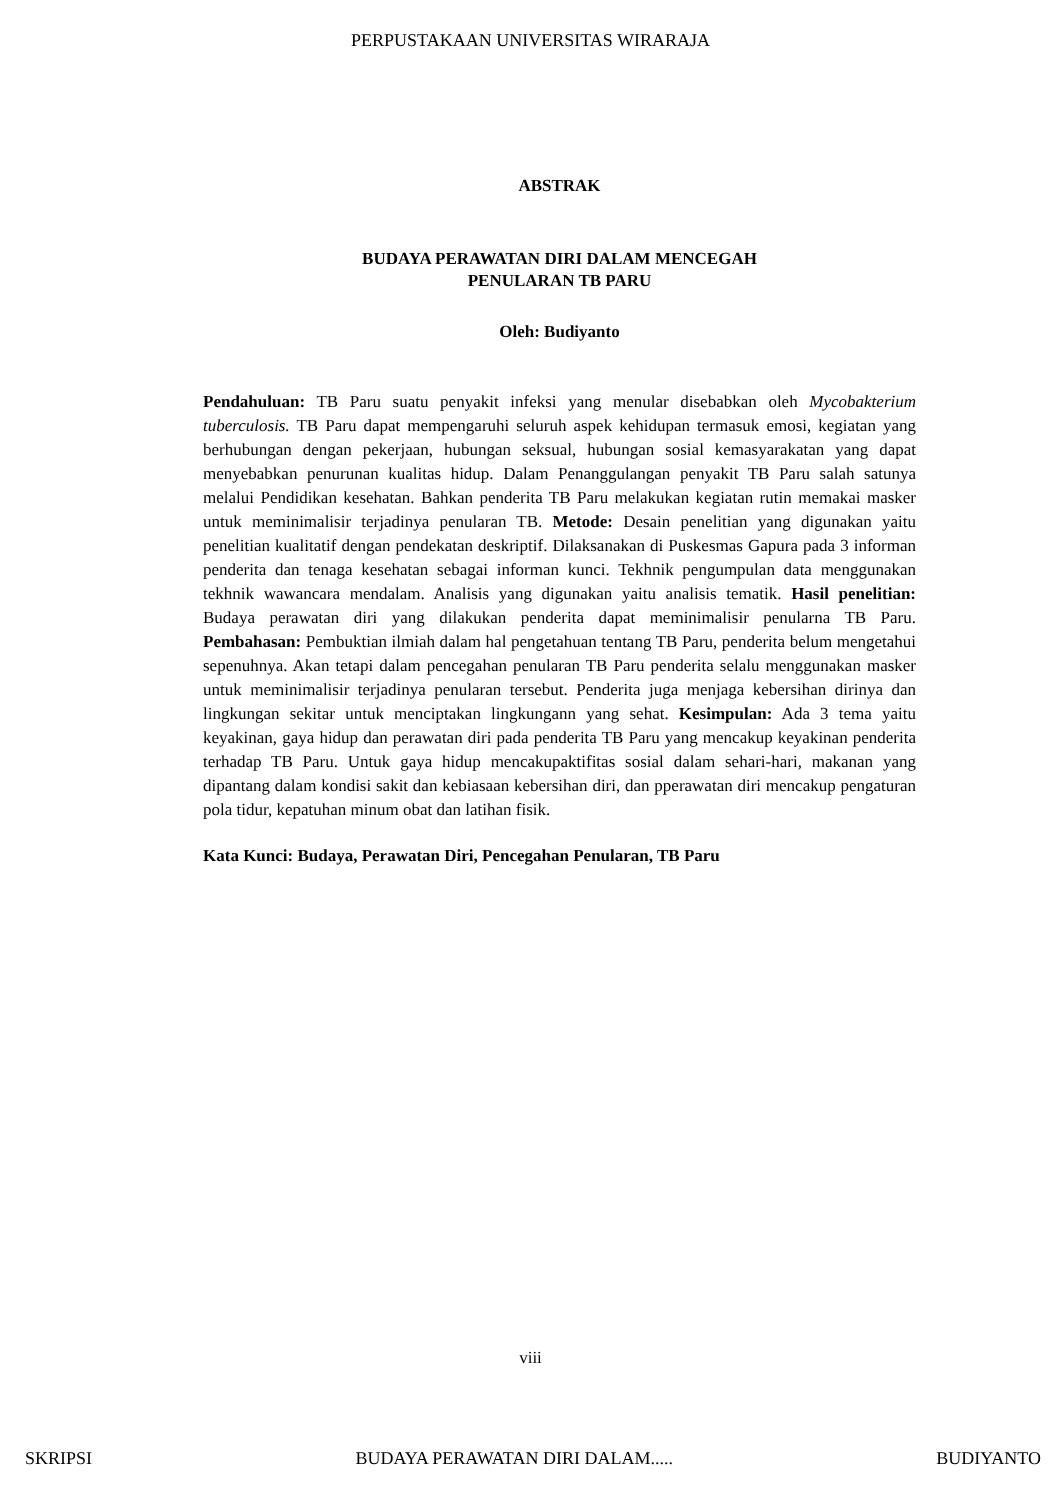PERPUSTAKAAN UNIVERSITAS WIRARAJA
ABSTRAK
BUDAYA PERAWATAN DIRI DALAM MENCEGAH
PENULARAN TB PARU
Oleh: Budiyanto
Pendahuluan: TB Paru suatu penyakit infeksi yang menular disebabkan oleh Mycobakterium tuberculosis. TB Paru dapat mempengaruhi seluruh aspek kehidupan termasuk emosi, kegiatan yang berhubungan dengan pekerjaan, hubungan seksual, hubungan sosial kemasyarakatan yang dapat menyebabkan penurunan kualitas hidup. Dalam Penanggulangan penyakit TB Paru salah satunya melalui Pendidikan kesehatan. Bahkan penderita TB Paru melakukan kegiatan rutin memakai masker untuk meminimalisir terjadinya penularan TB. Metode: Desain penelitian yang digunakan yaitu penelitian kualitatif dengan pendekatan deskriptif. Dilaksanakan di Puskesmas Gapura pada 3 informan penderita dan tenaga kesehatan sebagai informan kunci. Tekhnik pengumpulan data menggunakan tekhnik wawancara mendalam. Analisis yang digunakan yaitu analisis tematik. Hasil penelitian: Budaya perawatan diri yang dilakukan penderita dapat meminimalisir penularna TB Paru. Pembahasan: Pembuktian ilmiah dalam hal pengetahuan tentang TB Paru, penderita belum mengetahui sepenuhnya. Akan tetapi dalam pencegahan penularan TB Paru penderita selalu menggunakan masker untuk meminimalisir terjadinya penularan tersebut. Penderita juga menjaga kebersihan dirinya dan lingkungan sekitar untuk menciptakan lingkungann yang sehat. Kesimpulan: Ada 3 tema yaitu keyakinan, gaya hidup dan perawatan diri pada penderita TB Paru yang mencakup keyakinan penderita terhadap TB Paru. Untuk gaya hidup mencakupaktifitas sosial dalam sehari-hari, makanan yang dipantang dalam kondisi sakit dan kebiasaan kebersihan diri, dan pperawatan diri mencakup pengaturan pola tidur, kepatuhan minum obat dan latihan fisik.
Kata Kunci: Budaya, Perawatan Diri, Pencegahan Penularan, TB Paru
viii
SKRIPSI BUDAYA PERAWATAN DIRI DALAM..... BUDIYANTO